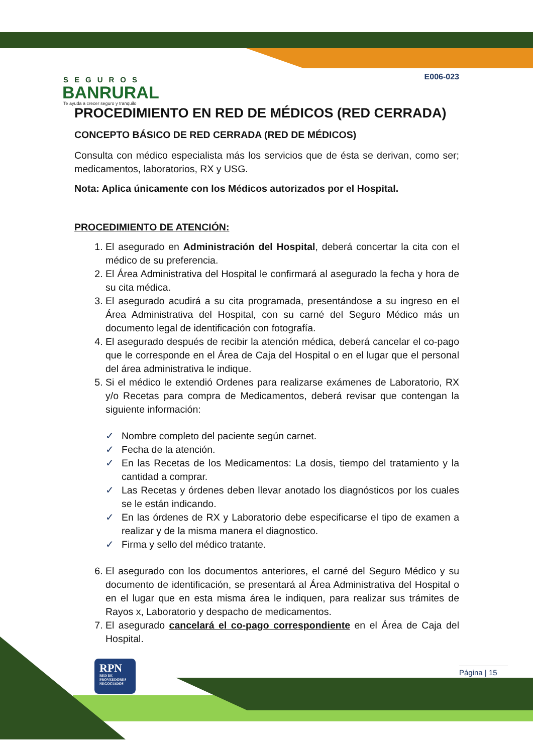SEGUROS
BANRURAL
Te ayuda a crecer seguro y tranquilo
E006-023
PROCEDIMIENTO EN RED DE MÉDICOS (RED CERRADA)
CONCEPTO BÁSICO DE RED CERRADA (RED DE MÉDICOS)
Consulta con médico especialista más los servicios que de ésta se derivan, como ser; medicamentos, laboratorios, RX y USG.
Nota: Aplica únicamente con los Médicos autorizados por el Hospital.
PROCEDIMIENTO DE ATENCIÓN:
1. El asegurado en Administración del Hospital, deberá concertar la cita con el médico de su preferencia.
2. El Área Administrativa del Hospital le confirmará al asegurado la fecha y hora de su cita médica.
3. El asegurado acudirá a su cita programada, presentándose a su ingreso en el Área Administrativa del Hospital, con su carné del Seguro Médico más un documento legal de identificación con fotografía.
4. El asegurado después de recibir la atención médica, deberá cancelar el co-pago que le corresponde en el Área de Caja del Hospital o en el lugar que el personal del área administrativa le indique.
5. Si el médico le extendió Ordenes para realizarse exámenes de Laboratorio, RX y/o Recetas para compra de Medicamentos, deberá revisar que contengan la siguiente información:
✓ Nombre completo del paciente según carnet.
✓ Fecha de la atención.
✓ En las Recetas de los Medicamentos: La dosis, tiempo del tratamiento y la cantidad a comprar.
✓ Las Recetas y órdenes deben llevar anotado los diagnósticos por los cuales se le están indicando.
✓ En las órdenes de RX y Laboratorio debe especificarse el tipo de examen a realizar y de la misma manera el diagnostico.
✓ Firma y sello del médico tratante.
6. El asegurado con los documentos anteriores, el carné del Seguro Médico y su documento de identificación, se presentará al Área Administrativa del Hospital o en el lugar que en esta misma área le indiquen, para realizar sus trámites de Rayos x, Laboratorio y despacho de medicamentos.
7. El asegurado cancelará el co-pago correspondiente en el Área de Caja del Hospital.
RPN
RED DE PROVEEDORES NEGOCIADOS
Página | 15